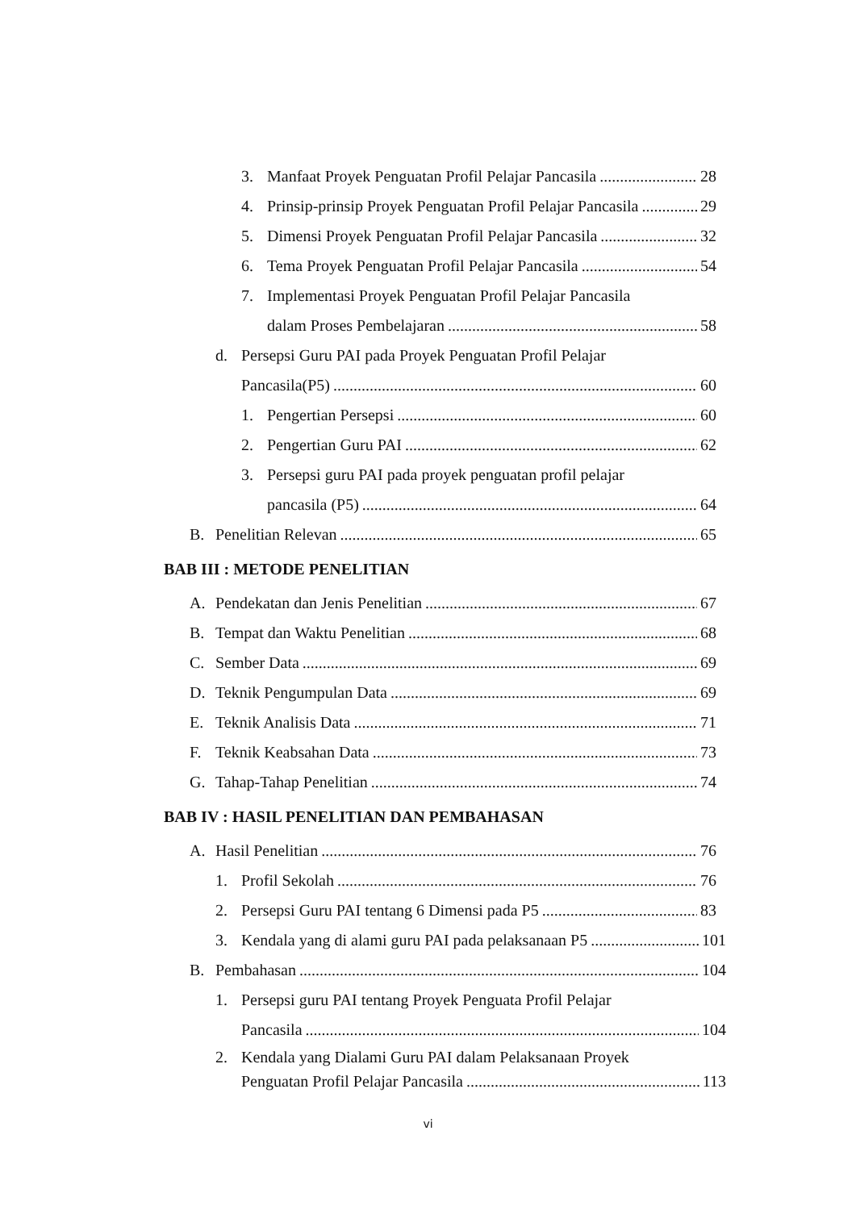3. Manfaat Proyek Penguatan Profil Pelajar Pancasila 28
4. Prinsip-prinsip Proyek Penguatan Profil Pelajar Pancasila 29
5. Dimensi Proyek Penguatan Profil Pelajar Pancasila 32
6. Tema Proyek Penguatan Profil Pelajar Pancasila 54
7. Implementasi Proyek Penguatan Profil Pelajar Pancasila
dalam Proses Pembelajaran 58
d. Persepsi Guru PAI pada Proyek Penguatan Profil Pelajar
Pancasila(P5) 60
1. Pengertian Persepsi 60
2. Pengertian Guru PAI 62
3. Persepsi guru PAI pada proyek penguatan profil pelajar
pancasila (P5) 64
B. Penelitian Relevan 65
BAB III : METODE PENELITIAN
A. Pendekatan dan Jenis Penelitian 67
B. Tempat dan Waktu Penelitian 68
C. Sember Data 69
D. Teknik Pengumpulan Data 69
E. Teknik Analisis Data 71
F. Teknik Keabsahan Data 73
G. Tahap-Tahap Penelitian 74
BAB IV : HASIL PENELITIAN DAN PEMBAHASAN
A. Hasil Penelitian 76
1. Profil Sekolah 76
2. Persepsi Guru PAI tentang 6 Dimensi pada P5 83
3. Kendala yang di alami guru PAI pada pelaksanaan P5 101
B. Pembahasan 104
1. Persepsi guru PAI tentang Proyek Penguata Profil Pelajar
Pancasila 104
2. Kendala yang Dialami Guru PAI dalam Pelaksanaan Proyek
Penguatan Profil Pelajar Pancasila 113
vi